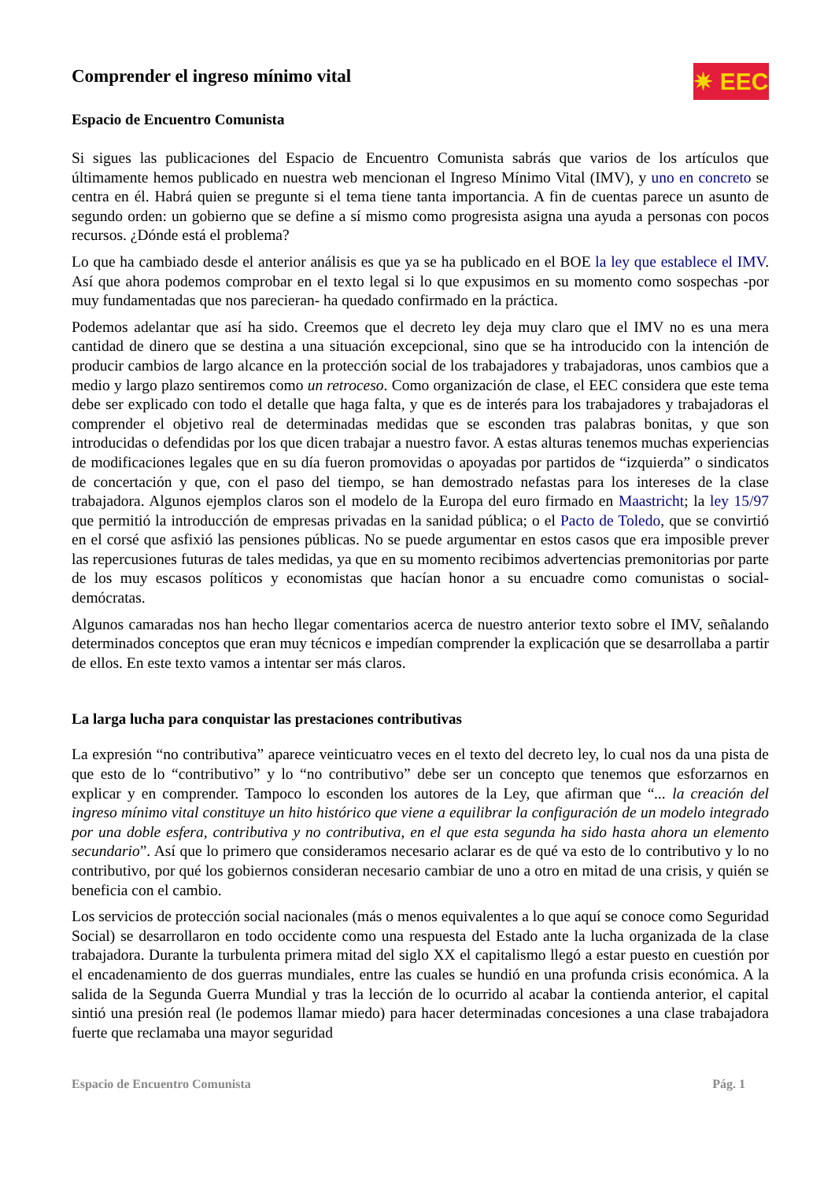Comprender el ingreso mínimo vital
✷ EEC
Espacio de Encuentro Comunista
Si sigues las publicaciones del Espacio de Encuentro Comunista sabrás que varios de los artículos que últimamente hemos publicado en nuestra web mencionan el Ingreso Mínimo Vital (IMV), y uno en concreto se centra en él. Habrá quien se pregunte si el tema tiene tanta importancia. A fin de cuentas parece un asunto de segundo orden: un gobierno que se define a sí mismo como progresista asigna una ayuda a personas con pocos recursos. ¿Dónde está el problema?
Lo que ha cambiado desde el anterior análisis es que ya se ha publicado en el BOE la ley que establece el IMV. Así que ahora podemos comprobar en el texto legal si lo que expusimos en su momento como sospechas -por muy fundamentadas que nos parecieran- ha quedado confirmado en la práctica.
Podemos adelantar que así ha sido. Creemos que el decreto ley deja muy claro que el IMV no es una mera cantidad de dinero que se destina a una situación excepcional, sino que se ha introducido con la intención de producir cambios de largo alcance en la protección social de los trabajadores y trabajadoras, unos cambios que a medio y largo plazo sentiremos como un retroceso. Como organización de clase, el EEC considera que este tema debe ser explicado con todo el detalle que haga falta, y que es de interés para los trabajadores y trabajadoras el comprender el objetivo real de determinadas medidas que se esconden tras palabras bonitas, y que son introducidas o defendidas por los que dicen trabajar a nuestro favor. A estas alturas tenemos muchas experiencias de modificaciones legales que en su día fueron promovidas o apoyadas por partidos de “izquierda” o sindicatos de concertación y que, con el paso del tiempo, se han demostrado nefastas para los intereses de la clase trabajadora. Algunos ejemplos claros son el modelo de la Europa del euro firmado en Maastricht; la ley 15/97 que permitió la introducción de empresas privadas en la sanidad pública; o el Pacto de Toledo, que se convirtió en el corsé que asfixió las pensiones públicas. No se puede argumentar en estos casos que era imposible prever las repercusiones futuras de tales medidas, ya que en su momento recibimos advertencias premonitorias por parte de los muy escasos políticos y economistas que hacían honor a su encuadre como comunistas o social-demócratas.
Algunos camaradas nos han hecho llegar comentarios acerca de nuestro anterior texto sobre el IMV, señalando determinados conceptos que eran muy técnicos e impedían comprender la explicación que se desarrollaba a partir de ellos. En este texto vamos a intentar ser más claros.
La larga lucha para conquistar las prestaciones contributivas
La expresión “no contributiva” aparece veinticuatro veces en el texto del decreto ley, lo cual nos da una pista de que esto de lo “contributivo” y lo “no contributivo” debe ser un concepto que tenemos que esforzarnos en explicar y en comprender. Tampoco lo esconden los autores de la Ley, que afirman que “... la creación del ingreso mínimo vital constituye un hito histórico que viene a equilibrar la configuración de un modelo integrado por una doble esfera, contributiva y no contributiva, en el que esta segunda ha sido hasta ahora un elemento secundario”. Así que lo primero que consideramos necesario aclarar es de qué va esto de lo contributivo y lo no contributivo, por qué los gobiernos consideran necesario cambiar de uno a otro en mitad de una crisis, y quién se beneficia con el cambio.
Los servicios de protección social nacionales (más o menos equivalentes a lo que aquí se conoce como Seguridad Social) se desarrollaron en todo occidente como una respuesta del Estado ante la lucha organizada de la clase trabajadora. Durante la turbulenta primera mitad del siglo XX el capitalismo llegó a estar puesto en cuestión por el encadenamiento de dos guerras mundiales, entre las cuales se hundió en una profunda crisis económica. A la salida de la Segunda Guerra Mundial y tras la lección de lo ocurrido al acabar la contienda anterior, el capital sintió una presión real (le podemos llamar miedo) para hacer determinadas concesiones a una clase trabajadora fuerte que reclamaba una mayor seguridad
Espacio de Encuentro Comunista Pág. 1